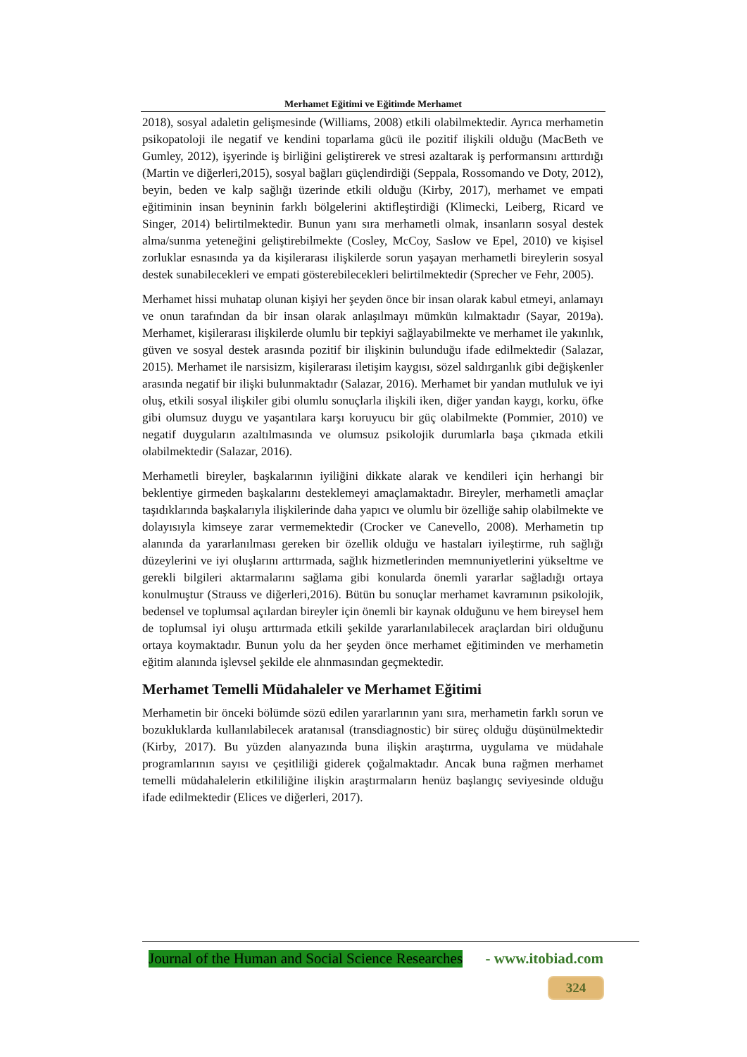Merhamet Eğitimi ve Eğitimde Merhamet
2018), sosyal adaletin gelişmesinde (Williams, 2008) etkili olabilmektedir. Ayrıca merhametin psikopatoloji ile negatif ve kendini toparlama gücü ile pozitif ilişkili olduğu (MacBeth ve Gumley, 2012), işyerinde iş birliğini geliştirerek ve stresi azaltarak iş performansını arttırdığı (Martin ve diğerleri,2015), sosyal bağları güçlendirdiği (Seppala, Rossomando ve Doty, 2012), beyin, beden ve kalp sağlığı üzerinde etkili olduğu (Kirby, 2017), merhamet ve empati eğitiminin insan beyninin farklı bölgelerini aktifleştirdiği (Klimecki, Leiberg, Ricard ve Singer, 2014) belirtilmektedir. Bunun yanı sıra merhametli olmak, insanların sosyal destek alma/sunma yeteneğini geliştirebilmekte (Cosley, McCoy, Saslow ve Epel, 2010) ve kişisel zorluklar esnasında ya da kişilerarası ilişkilerde sorun yaşayan merhametli bireylerin sosyal destek sunabilecekleri ve empati gösterebilecekleri belirtilmektedir (Sprecher ve Fehr, 2005).
Merhamet hissi muhatap olunan kişiyi her şeyden önce bir insan olarak kabul etmeyi, anlamayı ve onun tarafından da bir insan olarak anlaşılmayı mümkün kılmaktadır (Sayar, 2019a). Merhamet, kişilerarası ilişkilerde olumlu bir tepkiyi sağlayabilmekte ve merhamet ile yakınlık, güven ve sosyal destek arasında pozitif bir ilişkinin bulunduğu ifade edilmektedir (Salazar, 2015). Merhamet ile narsisizm, kişilerarası iletişim kaygısı, sözel saldırganlık gibi değişkenler arasında negatif bir ilişki bulunmaktadır (Salazar, 2016). Merhamet bir yandan mutluluk ve iyi oluş, etkili sosyal ilişkiler gibi olumlu sonuçlarla ilişkili iken, diğer yandan kaygı, korku, öfke gibi olumsuz duygu ve yaşantılara karşı koruyucu bir güç olabilmekte (Pommier, 2010) ve negatif duyguların azaltılmasında ve olumsuz psikolojik durumlarla başa çıkmada etkili olabilmektedir (Salazar, 2016).
Merhametli bireyler, başkalarının iyiliğini dikkate alarak ve kendileri için herhangi bir beklentiye girmeden başkalarını desteklemeyi amaçlamaktadır. Bireyler, merhametli amaçlar taşıdıklarında başkalarıyla ilişkilerinde daha yapıcı ve olumlu bir özelliğe sahip olabilmekte ve dolayısıyla kimseye zarar vermemektedir (Crocker ve Canevello, 2008). Merhametin tıp alanında da yararlanılması gereken bir özellik olduğu ve hastaları iyileştirme, ruh sağlığı düzeylerini ve iyi oluşlarını arttırmada, sağlık hizmetlerinden memnuniyetlerini yükseltme ve gerekli bilgileri aktarmalarını sağlama gibi konularda önemli yararlar sağladığı ortaya konulmuştur (Strauss ve diğerleri,2016). Bütün bu sonuçlar merhamet kavramının psikolojik, bedensel ve toplumsal açılardan bireyler için önemli bir kaynak olduğunu ve hem bireysel hem de toplumsal iyi oluşu arttırmada etkili şekilde yararlanılabilecek araçlardan biri olduğunu ortaya koymaktadır. Bunun yolu da her şeyden önce merhamet eğitiminden ve merhametin eğitim alanında işlevsel şekilde ele alınmasından geçmektedir.
Merhamet Temelli Müdahaleler ve Merhamet Eğitimi
Merhametin bir önceki bölümde sözü edilen yararlarının yanı sıra, merhametin farklı sorun ve bozukluklarda kullanılabilecek aratanısal (transdiagnostic) bir süreç olduğu düşünülmektedir (Kirby, 2017). Bu yüzden alanyazında buna ilişkin araştırma, uygulama ve müdahale programlarının sayısı ve çeşitliliği giderek çoğalmaktadır. Ancak buna rağmen merhamet temelli müdahalelerin etkililiğine ilişkin araştırmaların henüz başlangıç seviyesinde olduğu ifade edilmektedir (Elices ve diğerleri, 2017).
Journal of the Human and Social Science Researches - www.itobiad.com
324